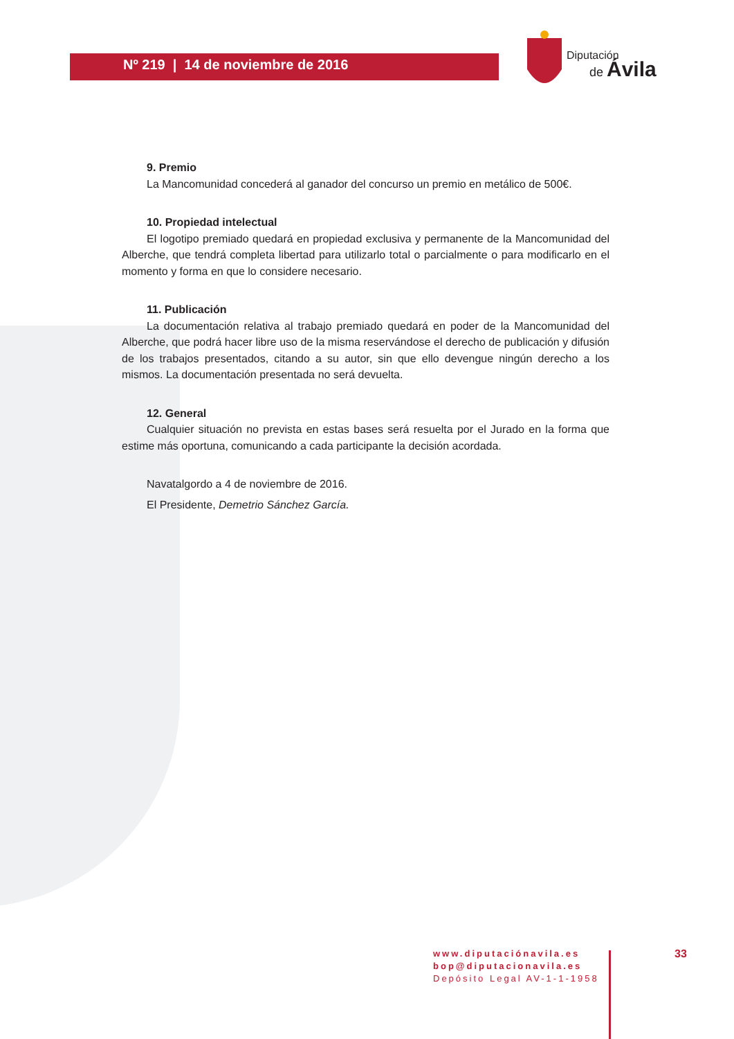Nº 219 | 14 de noviembre de 2016
Diputación
de
Ávila
9. Premio
La Mancomunidad concederá al ganador del concurso un premio en metálico de 500€.
10. Propiedad intelectual
El logotipo premiado quedará en propiedad exclusiva y permanente de la Mancomunidad del Alberche, que tendrá completa libertad para utilizarlo total o parcialmente o para modificarlo en el momento y forma en que lo considere necesario.
11. Publicación
La documentación relativa al trabajo premiado quedará en poder de la Mancomunidad del Alberche, que podrá hacer libre uso de la misma reservándose el derecho de publicación y difusión de los trabajos presentados, citando a su autor, sin que ello devengue ningún derecho a los mismos. La documentación presentada no será devuelta.
12. General
Cualquier situación no prevista en estas bases será resuelta por el Jurado en la forma que estime más oportuna, comunicando a cada participante la decisión acordada.
Navatalgordo a 4 de noviembre de 2016.
El Presidente, Demetrio Sánchez García.
www.diputaciónavila.es
bop@diputacionavila.es
Depósito Legal AV-1-1-1958
33